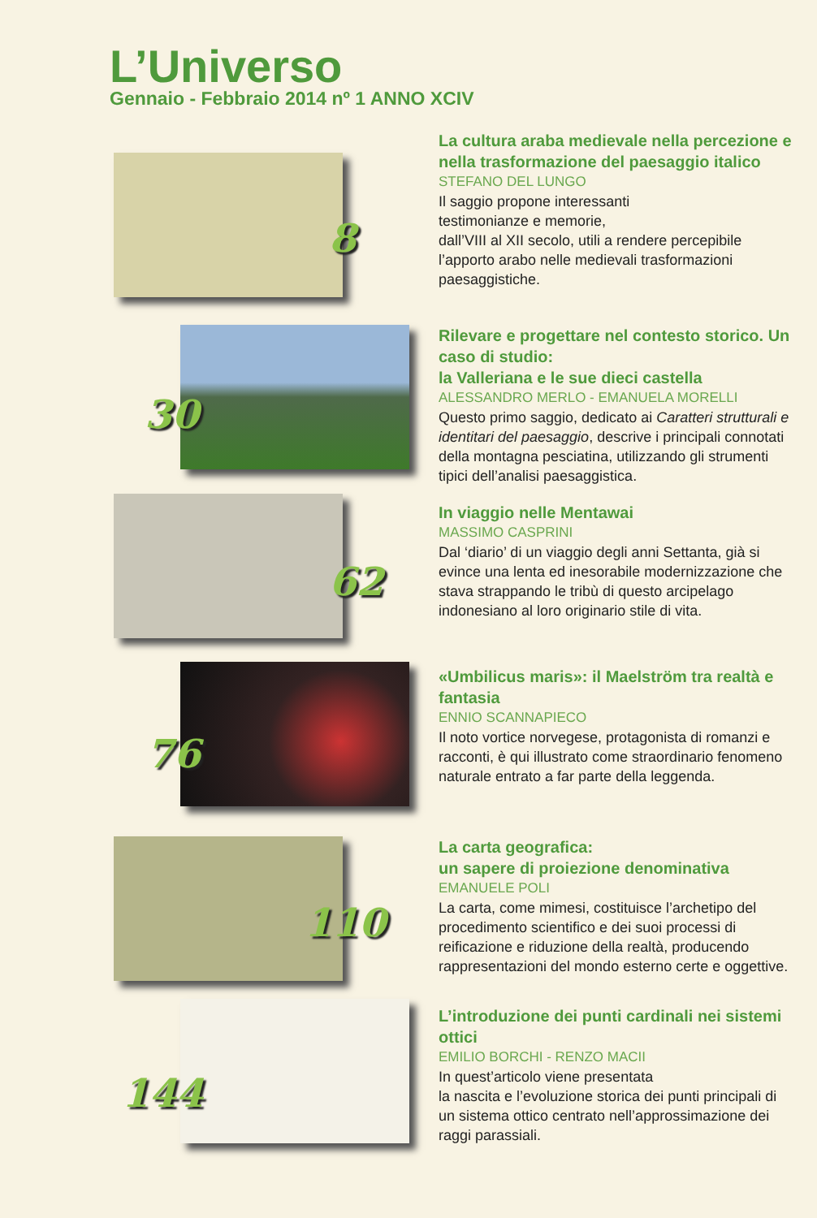L’Universo
Gennaio - Febbraio 2014 nº 1 ANNO XCIV
8
La cultura araba medievale nella percezione e nella trasformazione del paesaggio italico
STEFANO DEL LUNGO
Il saggio propone interessanti
testimonianze e memorie,
dall’VIII al XII secolo, utili a rendere percepibile l’apporto arabo nelle medievali trasformazioni paesaggistiche.
30
Rilevare e progettare nel contesto storico. Un caso di studio:
la Valleriana e le sue dieci castella
ALESSANDRO MERLO - EMANUELA MORELLI
Questo primo saggio, dedicato ai Caratteri strutturali e identitari del paesaggio, descrive i principali connotati della montagna pesciatina, utilizzando gli strumenti tipici dell’analisi paesaggistica.
62
In viaggio nelle Mentawai
MASSIMO CASPRINI
Dal ‘diario’ di un viaggio degli anni Settanta, già si evince una lenta ed inesorabile modernizzazione che stava strappando le tribù di questo arcipelago indonesiano al loro originario stile di vita.
76
«Umbilicus maris»: il Maelström tra realtà e fantasia
ENNIO SCANNAPIECO
Il noto vortice norvegese, protagonista di romanzi e racconti, è qui illustrato come straordinario fenomeno naturale entrato a far parte della leggenda.
110
La carta geografica:
un sapere di proiezione denominativa
EMANUELE POLI
La carta, come mimesi, costituisce l’archetipo del procedimento scientifico e dei suoi processi di reificazione e riduzione della realtà, producendo rappresentazioni del mondo esterno certe e oggettive.
144
L’introduzione dei punti cardinali nei sistemi ottici
EMILIO BORCHI - RENZO MACII
In quest’articolo viene presentata
la nascita e l’evoluzione storica dei punti principali di un sistema ottico centrato nell’approssimazione dei raggi parassiali.